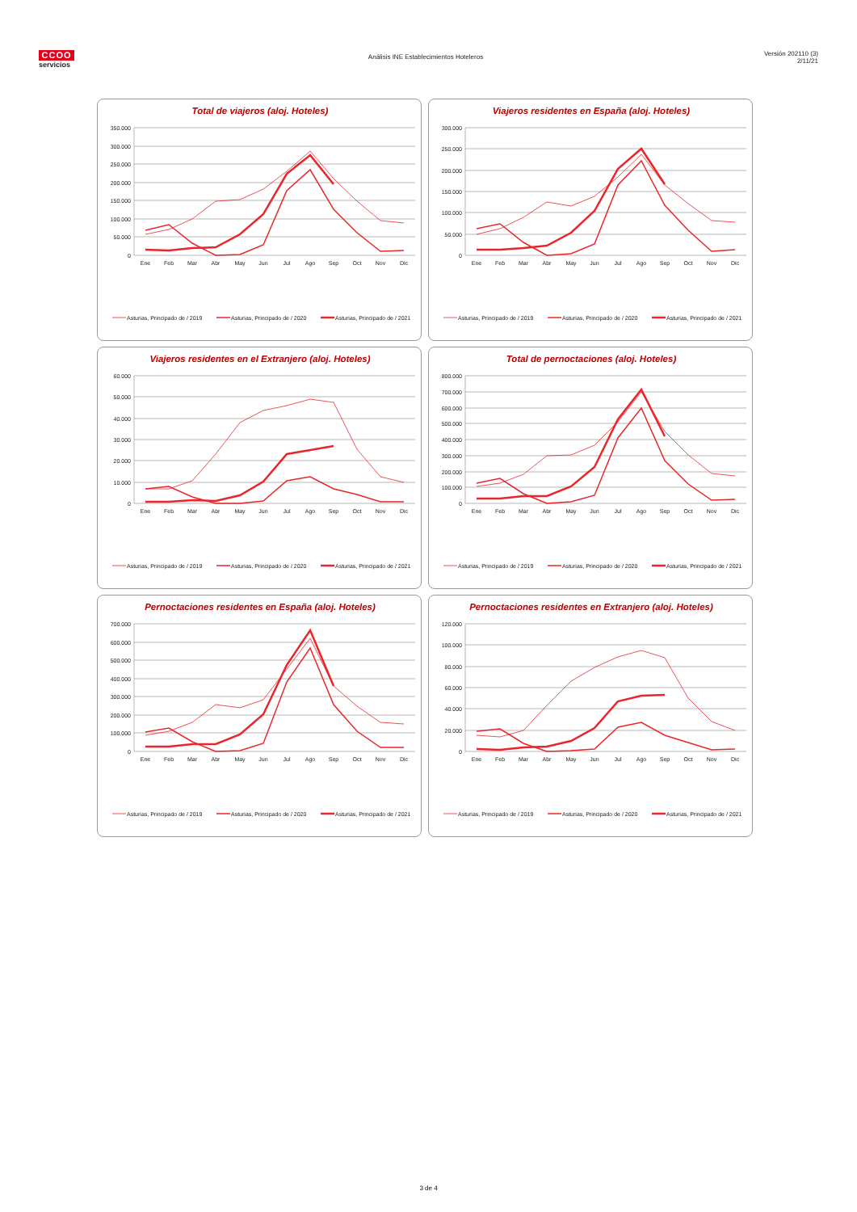CCOO
servicios
Análisis INE Establecimientos Hoteleros
Versión 202110 (3)
2/11/21
Total de viajeros (aloj. Hoteles)
350.000
300.000
250.000
200.000
150.000
100.000
50.000
0
Ene
Feb
Mar
Abr
May
Jun
Jul
Ago
Sep
Oct
Nov
Dic
Asturias, Principado de / 2019
Asturias, Principado de / 2020
Asturias, Principado de / 2021
Viajeros residentes en España (aloj. Hoteles)
300.000
250.000
200.000
150.000
100.000
50.000
0
Ene
Feb
Mar
Abr
May
Jun
Jul
Ago
Sep
Oct
Nov
Dic
Asturias, Principado de / 2019
Asturias, Principado de / 2020
Asturias, Principado de / 2021
Viajeros residentes en el Extranjero (aloj. Hoteles)
60.000
50.000
40.000
30.000
20.000
10.000
0
Ene
Feb
Mar
Abr
May
Jun
Jul
Ago
Sep
Oct
Nov
Dic
Asturias, Principado de / 2019
Asturias, Principado de / 2020
Asturias, Principado de / 2021
Total de pernoctaciones (aloj. Hoteles)
800.000
700.000
600.000
500.000
400.000
300.000
200.000
100.000
0
Ene
Feb
Mar
Abr
May
Jun
Jul
Ago
Sep
Oct
Nov
Dic
Asturias, Principado de / 2019
Asturias, Principado de / 2020
Asturias, Principado de / 2021
Pernoctaciones residentes en España (aloj. Hoteles)
700.000
600.000
500.000
400.000
300.000
200.000
100.000
0
Ene
Feb
Mar
Abr
May
Jun
Jul
Ago
Sep
Oct
Nov
Dic
Asturias, Principado de / 2019
Asturias, Principado de / 2020
Asturias, Principado de / 2021
Pernoctaciones residentes en Extranjero (aloj. Hoteles)
120.000
100.000
80.000
60.000
40.000
20.000
0
Ene
Feb
Mar
Abr
May
Jun
Jul
Ago
Sep
Oct
Nov
Dic
Asturias, Principado de / 2019
Asturias, Principado de / 2020
Asturias, Principado de / 2021
3 de 4